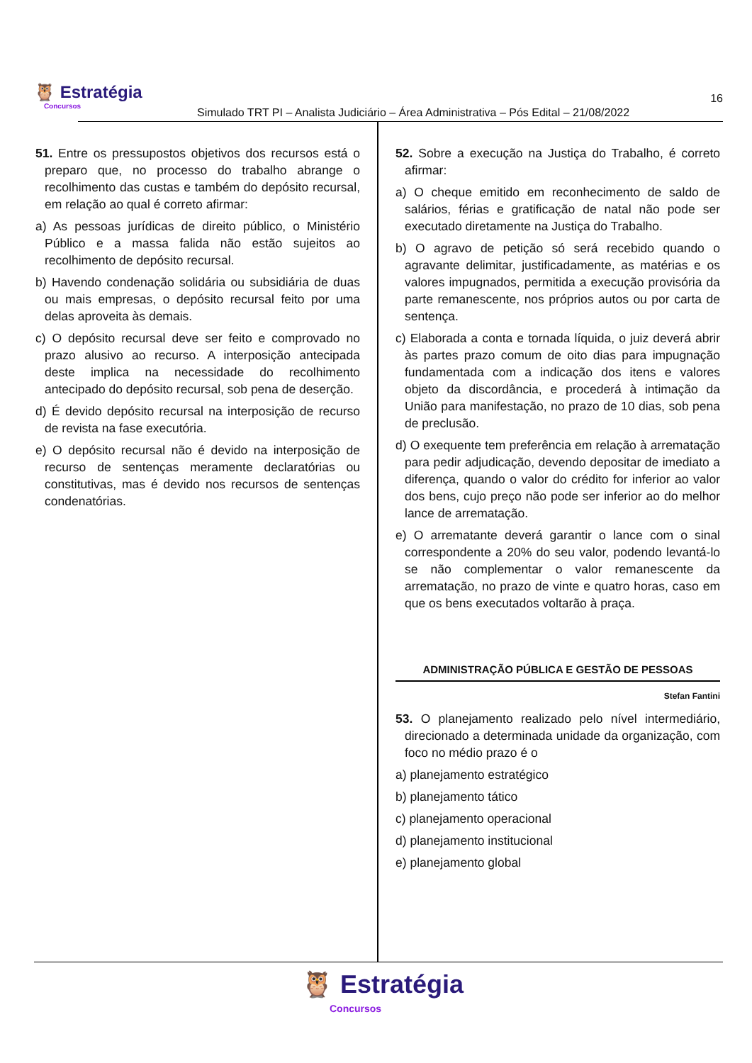🦉 Estratégia
Concursos
Simulado TRT PI – Analista Judiciário – Área Administrativa – Pós Edital – 21/08/2022
16
51. Entre os pressupostos objetivos dos recursos está o preparo que, no processo do trabalho abrange o recolhimento das custas e também do depósito recursal, em relação ao qual é correto afirmar:
a) As pessoas jurídicas de direito público, o Ministério Público e a massa falida não estão sujeitos ao recolhimento de depósito recursal.
b) Havendo condenação solidária ou subsidiária de duas ou mais empresas, o depósito recursal feito por uma delas aproveita às demais.
c) O depósito recursal deve ser feito e comprovado no prazo alusivo ao recurso. A interposição antecipada deste implica na necessidade do recolhimento antecipado do depósito recursal, sob pena de deserção.
d) É devido depósito recursal na interposição de recurso de revista na fase executória.
e) O depósito recursal não é devido na interposição de recurso de sentenças meramente declaratórias ou constitutivas, mas é devido nos recursos de sentenças condenatórias.
52. Sobre a execução na Justiça do Trabalho, é correto afirmar:
a) O cheque emitido em reconhecimento de saldo de salários, férias e gratificação de natal não pode ser executado diretamente na Justiça do Trabalho.
b) O agravo de petição só será recebido quando o agravante delimitar, justificadamente, as matérias e os valores impugnados, permitida a execução provisória da parte remanescente, nos próprios autos ou por carta de sentença.
c) Elaborada a conta e tornada líquida, o juiz deverá abrir às partes prazo comum de oito dias para impugnação fundamentada com a indicação dos itens e valores objeto da discordância, e procederá à intimação da União para manifestação, no prazo de 10 dias, sob pena de preclusão.
d) O exequente tem preferência em relação à arrematação para pedir adjudicação, devendo depositar de imediato a diferença, quando o valor do crédito for inferior ao valor dos bens, cujo preço não pode ser inferior ao do melhor lance de arrematação.
e) O arrematante deverá garantir o lance com o sinal correspondente a 20% do seu valor, podendo levantá-lo se não complementar o valor remanescente da arrematação, no prazo de vinte e quatro horas, caso em que os bens executados voltarão à praça.
ADMINISTRAÇÃO PÚBLICA E GESTÃO DE PESSOAS
Stefan Fantini
53. O planejamento realizado pelo nível intermediário, direcionado a determinada unidade da organização, com foco no médio prazo é o
a) planejamento estratégico
b) planejamento tático
c) planejamento operacional
d) planejamento institucional
e) planejamento global
🦉 Estratégia
Concursos